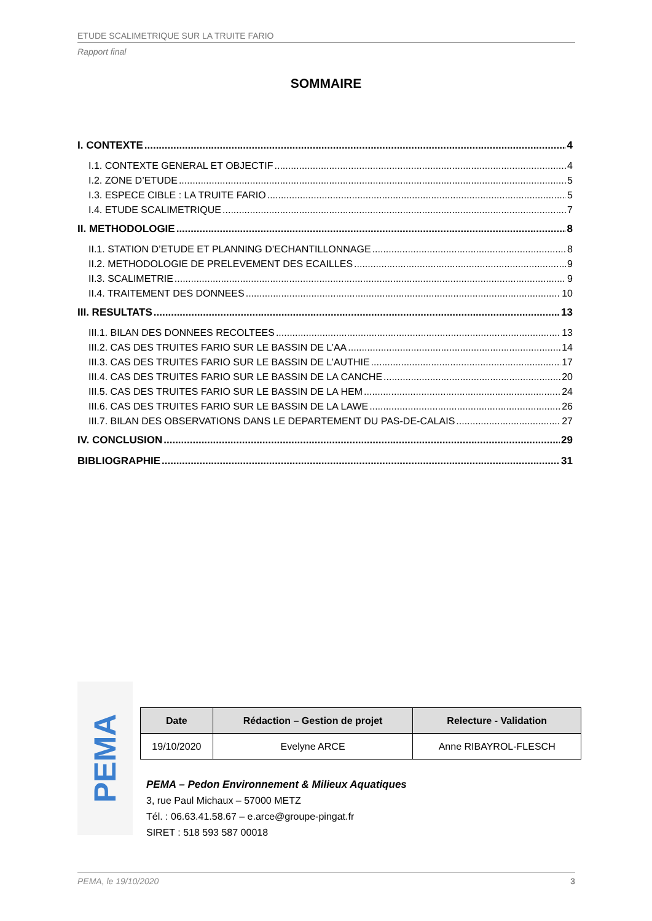ETUDE SCALIMETRIQUE SUR LA TRUITE FARIO
Rapport final
SOMMAIRE
I. CONTEXTE 4
I.1. CONTEXTE GENERAL ET OBJECTIF 4
I.2. ZONE D’ETUDE 5
I.3. ESPECE CIBLE : LA TRUITE FARIO 5
I.4. ETUDE SCALIMETRIQUE 7
II. METHODOLOGIE 8
II.1. STATION D’ETUDE ET PLANNING D’ECHANTILLONNAGE 8
II.2. METHODOLOGIE DE PRELEVEMENT DES ECAILLES 9
II.3. SCALIMETRIE 9
II.4. TRAITEMENT DES DONNEES 10
III. RESULTATS 13
III.1. BILAN DES DONNEES RECOLTEES 13
III.2. CAS DES TRUITES FARIO SUR LE BASSIN DE L’AA 14
III.3. CAS DES TRUITES FARIO SUR LE BASSIN DE L’AUTHIE 17
III.4. CAS DES TRUITES FARIO SUR LE BASSIN DE LA CANCHE 20
III.5. CAS DES TRUITES FARIO SUR LE BASSIN DE LA HEM 24
III.6. CAS DES TRUITES FARIO SUR LE BASSIN DE LA LAWE 26
III.7. BILAN DES OBSERVATIONS DANS LE DEPARTEMENT DU PAS-DE-CALAIS 27
IV. CONCLUSION 29
BIBLIOGRAPHIE 31
PEMA
| Date | Rédaction – Gestion de projet | Relecture - Validation |
| --- | --- | --- |
| 19/10/2020 | Evelyne ARCE | Anne RIBAYROL-FLESCH |
PEMA – Pedon Environnement & Milieux Aquatiques
3, rue Paul Michaux – 57000 METZ
Tél. : 06.63.41.58.67 – e.arce@groupe-pingat.fr
SIRET : 518 593 587 00018
PEMA, le 19/10/2020 3